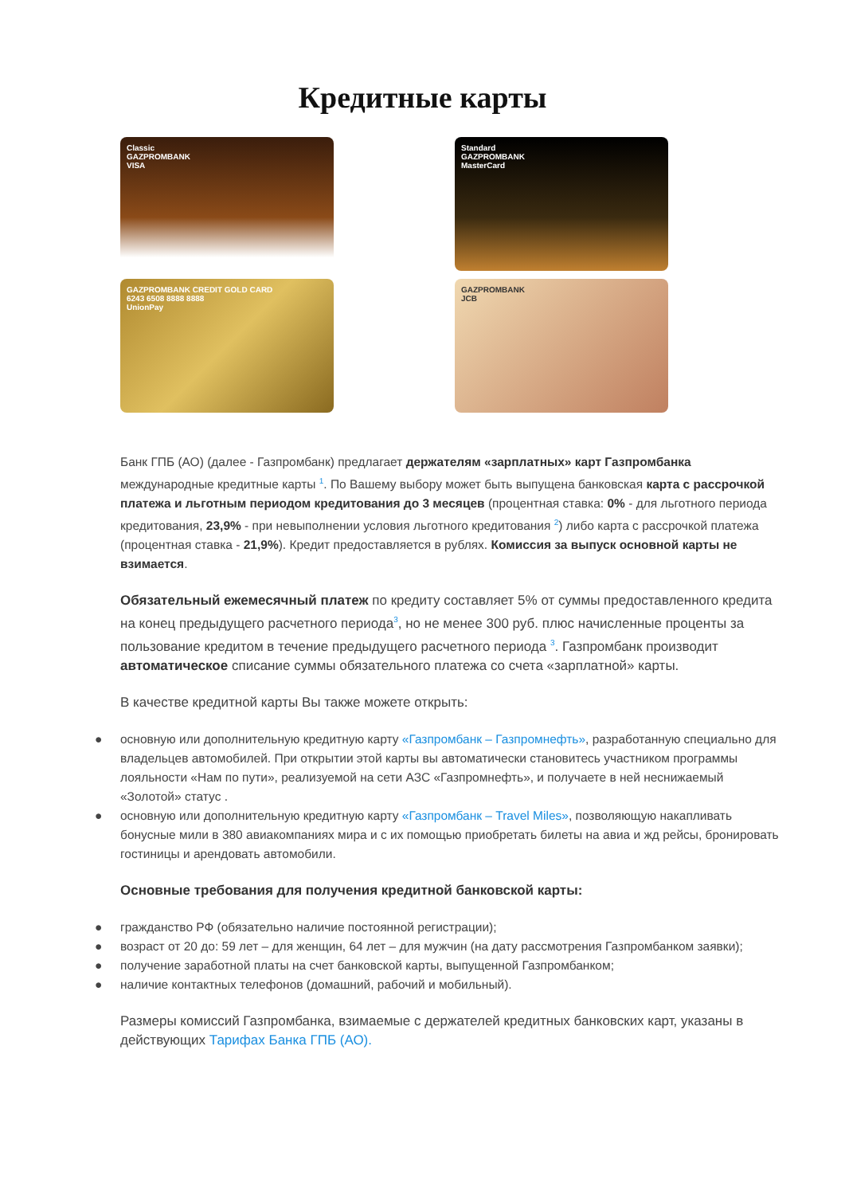Кредитные карты
Classic
GAZPROMBANK
VISA
Standard
GAZPROMBANK
MasterCard
GAZPROMBANK CREDIT GOLD CARD
6243 6508 8888 8888
UnionPay
GAZPROMBANK
JCB
Банк ГПБ (АО) (далее - Газпромбанк) предлагает держателям «зарплатных» карт Газпромбанка международные кредитные карты <sup>1</sup>. По Вашему выбору может быть выпущена банковская карта с рассрочкой платежа и льготным периодом кредитования до 3 месяцев (процентная ставка: 0% - для льготного периода кредитования, 23,9% - при невыполнении условия льготного кредитования <sup>2</sup>) либо карта с рассрочкой платежа (процентная ставка - 21,9%). Кредит предоставляется в рублях. Комиссия за выпуск основной карты не взимается.
Обязательный ежемесячный платеж по кредиту составляет 5% от суммы предоставленного кредита на конец предыдущего расчетного периода<sup>3</sup>, но не менее 300 руб. плюс начисленные проценты за пользование кредитом в течение предыдущего расчетного периода <sup>3</sup>. Газпромбанк производит автоматическое списание суммы обязательного платежа со счета «зарплатной» карты.
В качестве кредитной карты Вы также можете открыть:
● основную или дополнительную кредитную карту «Газпромбанк – Газпромнефть», разработанную специально для владельцев автомобилей. При открытии этой карты вы автоматически становитесь участником программы лояльности «Нам по пути», реализуемой на сети АЗС «Газпромнефть», и получаете в ней неснижаемый «Золотой» статус .
● основную или дополнительную кредитную карту «Газпромбанк – Travel Miles», позволяющую накапливать бонусные мили в 380 авиакомпаниях мира и с их помощью приобретать билеты на авиа и жд рейсы, бронировать гостиницы и арендовать автомобили.
Основные требования для получения кредитной банковской карты:
● гражданство РФ (обязательно наличие постоянной регистрации);
● возраст от 20 до: 59 лет – для женщин, 64 лет – для мужчин (на дату рассмотрения Газпромбанком заявки);
● получение заработной платы на счет банковской карты, выпущенной Газпромбанком;
● наличие контактных телефонов (домашний, рабочий и мобильный).
Размеры комиссий Газпромбанка, взимаемые с держателей кредитных банковских карт, указаны в действующих Тарифах Банка ГПБ (АО).